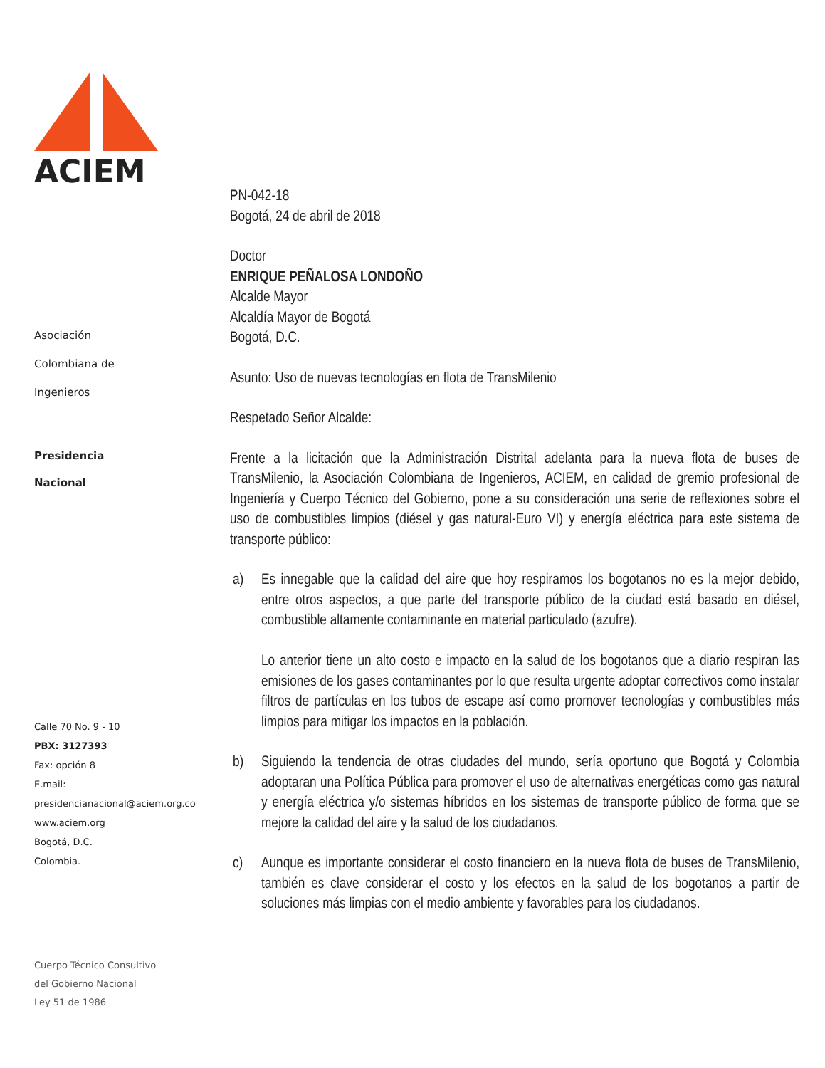ACIEM
Asociación
Colombiana de
Ingenieros
Presidencia
Nacional
Calle 70 No. 9 - 10
PBX: 3127393
Fax: opción 8
E.mail:
presidencianacional@aciem.org.co
www.aciem.org
Bogotá, D.C.
Colombia.
Cuerpo Técnico Consultivo
del Gobierno Nacional
Ley 51 de 1986
PN-042-18
Bogotá, 24 de abril de 2018
Doctor
ENRIQUE PEÑALOSA LONDOÑO
Alcalde Mayor
Alcaldía Mayor de Bogotá
Bogotá, D.C.
Asunto: Uso de nuevas tecnologías en flota de TransMilenio
Respetado Señor Alcalde:
Frente a la licitación que la Administración Distrital adelanta para la nueva flota de buses de TransMilenio, la Asociación Colombiana de Ingenieros, ACIEM, en calidad de gremio profesional de Ingeniería y Cuerpo Técnico del Gobierno, pone a su consideración una serie de reflexiones sobre el uso de combustibles limpios (diésel y gas natural-Euro VI) y energía eléctrica para este sistema de transporte público:
a) Es innegable que la calidad del aire que hoy respiramos los bogotanos no es la mejor debido, entre otros aspectos, a que parte del transporte público de la ciudad está basado en diésel, combustible altamente contaminante en material particulado (azufre).
Lo anterior tiene un alto costo e impacto en la salud de los bogotanos que a diario respiran las emisiones de los gases contaminantes por lo que resulta urgente adoptar correctivos como instalar filtros de partículas en los tubos de escape así como promover tecnologías y combustibles más limpios para mitigar los impactos en la población.
b) Siguiendo la tendencia de otras ciudades del mundo, sería oportuno que Bogotá y Colombia adoptaran una Política Pública para promover el uso de alternativas energéticas como gas natural y energía eléctrica y/o sistemas híbridos en los sistemas de transporte público de forma que se mejore la calidad del aire y la salud de los ciudadanos.
c) Aunque es importante considerar el costo financiero en la nueva flota de buses de TransMilenio, también es clave considerar el costo y los efectos en la salud de los bogotanos a partir de soluciones más limpias con el medio ambiente y favorables para los ciudadanos.